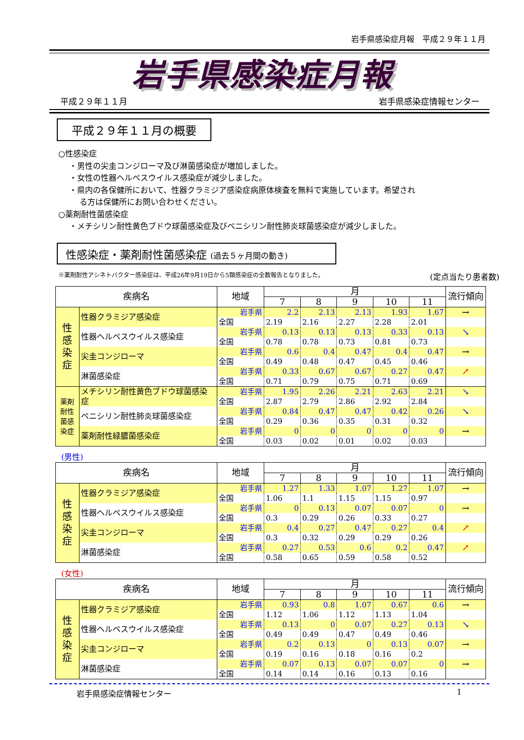岩手県感染症月報　平成２９年１１月
岩手県感染症月報
平成２９年１１月 岩手県感染症情報センター
平成２９年１１月の概要
○性感染症
・男性の尖圭コンジローマ及び淋菌感染症が増加しました。
・女性の性器ヘルペスウイルス感染症が減少しました。
・県内の各保健所において、性器クラミジア感染症病原体検査を無料で実施しています。希望され
る方は保健所にお問い合わせください。
○薬剤耐性菌感染症
・メチシリン耐性黄色ブドウ球菌感染症及びペニシリン耐性肺炎球菌感染症が減少しました。
性感染症・薬剤耐性菌感染症 (過去５ヶ月間の動き)
※薬剤耐性アシネトバクター感染症は、平成26年9月19日から5類感染症の全数報告となりました。 (定点当たり患者数)
| 疾病名 | | 地域 | 月 | | | | | 流行傾向 |
| --- | --- | --- | --- | --- | --- | --- | --- | --- |
| | | | 7 | 8 | 9 | 10 | 11 | |
| 性 感 染 症 | 性器クラミジア感染症 | 岩手県 | 2.2 | 2.13 | 2.13 | 1.93 | 1.67 | → |
| | | 全国 | 2.19 | 2.16 | 2.27 | 2.28 | 2.01 | |
| | 性器ヘルペスウイルス感染症 | 岩手県 | 0.13 | 0.13 | 0.13 | 0.33 | 0.13 | ↘ |
| | | 全国 | 0.78 | 0.78 | 0.73 | 0.81 | 0.73 | |
| | 尖圭コンジローマ | 岩手県 | 0.6 | 0.4 | 0.47 | 0.4 | 0.47 | → |
| | | 全国 | 0.49 | 0.48 | 0.47 | 0.45 | 0.46 | |
| | 淋菌感染症 | 岩手県 | 0.33 | 0.67 | 0.67 | 0.27 | 0.47 | ↗ |
| | | 全国 | 0.71 | 0.79 | 0.75 | 0.71 | 0.69 | |
| 薬剤 耐性 菌感 染症 | メチシリン耐性黄色ブドウ球菌感染症 | 岩手県 | 1.95 | 2.26 | 2.21 | 2.63 | 2.21 | ↘ |
| | | 全国 | 2.87 | 2.79 | 2.86 | 2.92 | 2.84 | |
| | ペニシリン耐性肺炎球菌感染症 | 岩手県 | 0.84 | 0.47 | 0.47 | 0.42 | 0.26 | ↘ |
| | | 全国 | 0.29 | 0.36 | 0.35 | 0.31 | 0.32 | |
| | 薬剤耐性緑膿菌感染症 | 岩手県 | 0 | 0 | 0 | 0 | 0 | → |
| | | 全国 | 0.03 | 0.02 | 0.01 | 0.02 | 0.03 | |
(男性)
| 疾病名 | | 地域 | 月 | | | | | 流行傾向 |
| --- | --- | --- | --- | --- | --- | --- | --- | --- |
| | | | 7 | 8 | 9 | 10 | 11 | |
| 性 感 染 症 | 性器クラミジア感染症 | 岩手県 | 1.27 | 1.33 | 1.07 | 1.27 | 1.07 | → |
| | | 全国 | 1.06 | 1.1 | 1.15 | 1.15 | 0.97 | |
| | 性器ヘルペスウイルス感染症 | 岩手県 | 0 | 0.13 | 0.07 | 0.07 | 0 | → |
| | | 全国 | 0.3 | 0.29 | 0.26 | 0.33 | 0.27 | |
| | 尖圭コンジローマ | 岩手県 | 0.4 | 0.27 | 0.47 | 0.27 | 0.4 | ↗ |
| | | 全国 | 0.3 | 0.32 | 0.29 | 0.29 | 0.26 | |
| | 淋菌感染症 | 岩手県 | 0.27 | 0.53 | 0.6 | 0.2 | 0.47 | ↗ |
| | | 全国 | 0.58 | 0.65 | 0.59 | 0.58 | 0.52 | |
(女性)
| 疾病名 | | 地域 | 月 | | | | | 流行傾向 |
| --- | --- | --- | --- | --- | --- | --- | --- | --- |
| | | | 7 | 8 | 9 | 10 | 11 | |
| 性 感 染 症 | 性器クラミジア感染症 | 岩手県 | 0.93 | 0.8 | 1.07 | 0.67 | 0.6 | → |
| | | 全国 | 1.12 | 1.06 | 1.12 | 1.13 | 1.04 | |
| | 性器ヘルペスウイルス感染症 | 岩手県 | 0.13 | 0 | 0.07 | 0.27 | 0.13 | ↘ |
| | | 全国 | 0.49 | 0.49 | 0.47 | 0.49 | 0.46 | |
| | 尖圭コンジローマ | 岩手県 | 0.2 | 0.13 | 0 | 0.13 | 0.07 | → |
| | | 全国 | 0.19 | 0.16 | 0.18 | 0.16 | 0.2 | |
| | 淋菌感染症 | 岩手県 | 0.07 | 0.13 | 0.07 | 0.07 | 0 | → |
| | | 全国 | 0.14 | 0.14 | 0.16 | 0.13 | 0.16 | |
岩手県感染症情報センター 1